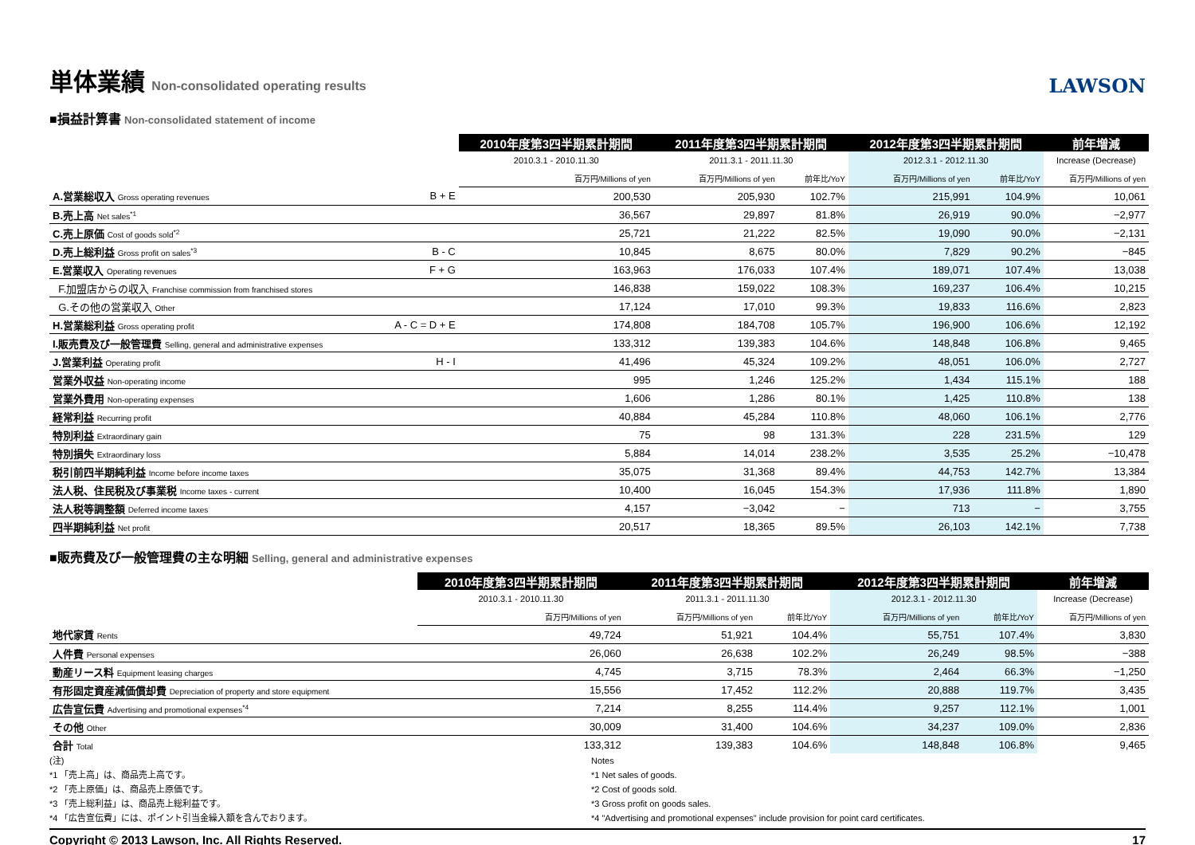単体業績 Non-consolidated operating results
LAWSON
■損益計算書 Non-consolidated statement of income
| | | 2010年度第3四半期累計期間 | 2011年度第3四半期累計期間 | | 2012年度第3四半期累計期間 | | 前年増減 |
| --- | --- | --- | --- | --- | --- | --- | --- |
| | | 2010.3.1 - 2010.11.30 | 2011.3.1 - 2011.11.30 | | 2012.3.1 - 2012.11.30 | | Increase (Decrease) |
| | | 百万円/Millions of yen | 百万円/Millions of yen | 前年比/YoY | 百万円/Millions of yen | 前年比/YoY | 百万円/Millions of yen |
| A.営業総収入 Gross operating revenues | B + E | 200,530 | 205,930 | 102.7% | 215,991 | 104.9% | 10,061 |
| B.売上高 Net sales<sup>*1</sup> | | 36,567 | 29,897 | 81.8% | 26,919 | 90.0% | −2,977 |
| C.売上原価 Cost of goods sold<sup>*2</sup> | | 25,721 | 21,222 | 82.5% | 19,090 | 90.0% | −2,131 |
| D.売上総利益 Gross profit on sales<sup>*3</sup> | B - C | 10,845 | 8,675 | 80.0% | 7,829 | 90.2% | −845 |
| E.営業収入 Operating revenues | F + G | 163,963 | 176,033 | 107.4% | 189,071 | 107.4% | 13,038 |
| F.加盟店からの収入 Franchise commission from franchised stores | | 146,838 | 159,022 | 108.3% | 169,237 | 106.4% | 10,215 |
| G.その他の営業収入 Other | | 17,124 | 17,010 | 99.3% | 19,833 | 116.6% | 2,823 |
| H.営業総利益 Gross operating profit | A - C = D + E | 174,808 | 184,708 | 105.7% | 196,900 | 106.6% | 12,192 |
| I.販売費及び一般管理費 Selling, general and administrative expenses | | 133,312 | 139,383 | 104.6% | 148,848 | 106.8% | 9,465 |
| J.営業利益 Operating profit | H - I | 41,496 | 45,324 | 109.2% | 48,051 | 106.0% | 2,727 |
| 営業外収益 Non-operating income | | 995 | 1,246 | 125.2% | 1,434 | 115.1% | 188 |
| 営業外費用 Non-operating expenses | | 1,606 | 1,286 | 80.1% | 1,425 | 110.8% | 138 |
| 経常利益 Recurring profit | | 40,884 | 45,284 | 110.8% | 48,060 | 106.1% | 2,776 |
| 特別利益 Extraordinary gain | | 75 | 98 | 131.3% | 228 | 231.5% | 129 |
| 特別損失 Extraordinary loss | | 5,884 | 14,014 | 238.2% | 3,535 | 25.2% | −10,478 |
| 税引前四半期純利益 Income before income taxes | | 35,075 | 31,368 | 89.4% | 44,753 | 142.7% | 13,384 |
| 法人税、住民税及び事業税 Income taxes - current | | 10,400 | 16,045 | 154.3% | 17,936 | 111.8% | 1,890 |
| 法人税等調整額 Deferred income taxes | | 4,157 | −3,042 | − | 713 | − | 3,755 |
| 四半期純利益 Net profit | | 20,517 | 18,365 | 89.5% | 26,103 | 142.1% | 7,738 |
■販売費及び一般管理費の主な明細 Selling, general and administrative expenses
| | 2010年度第3四半期累計期間 | 2011年度第3四半期累計期間 | | 2012年度第3四半期累計期間 | | 前年増減 |
| --- | --- | --- | --- | --- | --- | --- |
| | 2010.3.1 - 2010.11.30 | 2011.3.1 - 2011.11.30 | | 2012.3.1 - 2012.11.30 | | Increase (Decrease) |
| | 百万円/Millions of yen | 百万円/Millions of yen | 前年比/YoY | 百万円/Millions of yen | 前年比/YoY | 百万円/Millions of yen |
| 地代家賃 Rents | 49,724 | 51,921 | 104.4% | 55,751 | 107.4% | 3,830 |
| 人件費 Personal expenses | 26,060 | 26,638 | 102.2% | 26,249 | 98.5% | −388 |
| 動産リース料 Equipment leasing charges | 4,745 | 3,715 | 78.3% | 2,464 | 66.3% | −1,250 |
| 有形固定資産減価償却費 Depreciation of property and store equipment | 15,556 | 17,452 | 112.2% | 20,888 | 119.7% | 3,435 |
| 広告宣伝費 Advertising and promotional expenses<sup>*4</sup> | 7,214 | 8,255 | 114.4% | 9,257 | 112.1% | 1,001 |
| その他 Other | 30,009 | 31,400 | 104.6% | 34,237 | 109.0% | 2,836 |
| 合計 Total | 133,312 | 139,383 | 104.6% | 148,848 | 106.8% | 9,465 |
(注)
*1 「売上高」は、商品売上高です。
*2 「売上原価」は、商品売上原価です。
*3 「売上総利益」は、商品売上総利益です。
*4 「広告宣伝費」には、ポイント引当金繰入額を含んでおります。
Notes
*1 Net sales of goods.
*2 Cost of goods sold.
*3 Gross profit on goods sales.
*4 "Advertising and promotional expenses" include provision for point card certificates.
Copyright © 2013 Lawson, Inc. All Rights Reserved. 17